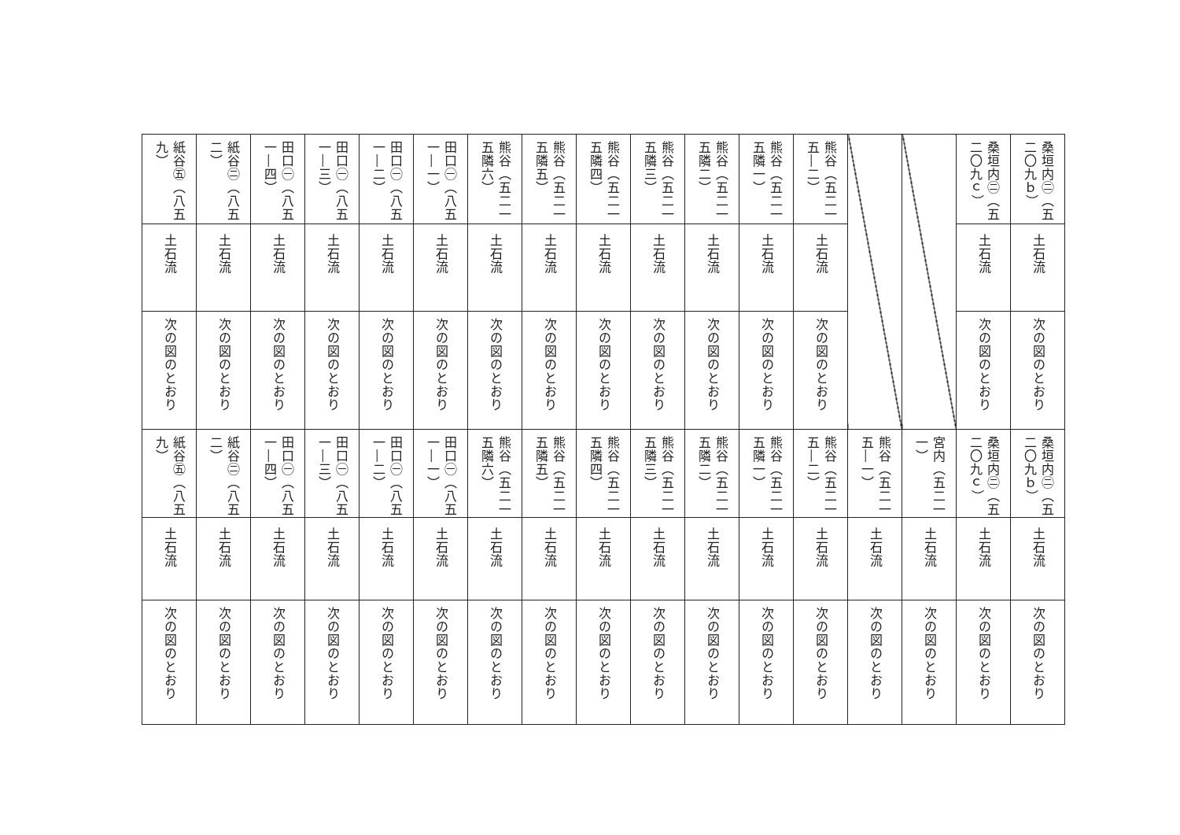| 桑垣内㊁（五二〇九ｂ） | 桑垣内㊁（五二〇九ｃ） | | | 熊谷（五二一五―二） | 熊谷（五二一五隣一） | 熊谷（五二一五隣二） | 熊谷（五二一五隣三） | 熊谷（五二一五隣四） | 熊谷（五二一五隣五） | 熊谷（五二一五隣六） | 田口㊀（八五一―一） | 田口㊀（八五一―二） | 田口㊀（八五一―三） | 田口㊀（八五一―四） | 紙谷㊁（八五二） | 紙谷㊄（八五九） |
| 土石流 | 土石流 | | | 土石流 | 土石流 | 土石流 | 土石流 | 土石流 | 土石流 | 土石流 | 土石流 | 土石流 | 土石流 | 土石流 | 土石流 | 土石流 |
| 次の図のとおり | 次の図のとおり | | | 次の図のとおり | 次の図のとおり | 次の図のとおり | 次の図のとおり | 次の図のとおり | 次の図のとおり | 次の図のとおり | 次の図のとおり | 次の図のとおり | 次の図のとおり | 次の図のとおり | 次の図のとおり | 次の図のとおり |
| 桑垣内㊁（五二〇九ｂ） | 桑垣内㊁（五二〇九ｃ） | 宮内（五二一一） | 熊谷（五二一五―一） | 熊谷（五二一五―二） | 熊谷（五二一五隣一） | 熊谷（五二一五隣二） | 熊谷（五二一五隣三） | 熊谷（五二一五隣四） | 熊谷（五二一五隣五） | 熊谷（五二一五隣六） | 田口㊀（八五一―一） | 田口㊀（八五一―二） | 田口㊀（八五一―三） | 田口㊀（八五一―四） | 紙谷㊁（八五二） | 紙谷㊄（八五九） |
| 土石流 | 土石流 | 土石流 | 土石流 | 土石流 | 土石流 | 土石流 | 土石流 | 土石流 | 土石流 | 土石流 | 土石流 | 土石流 | 土石流 | 土石流 | 土石流 | 土石流 |
| 次の図のとおり | 次の図のとおり | 次の図のとおり | 次の図のとおり | 次の図のとおり | 次の図のとおり | 次の図のとおり | 次の図のとおり | 次の図のとおり | 次の図のとおり | 次の図のとおり | 次の図のとおり | 次の図のとおり | 次の図のとおり | 次の図のとおり | 次の図のとおり | 次の図のとおり |